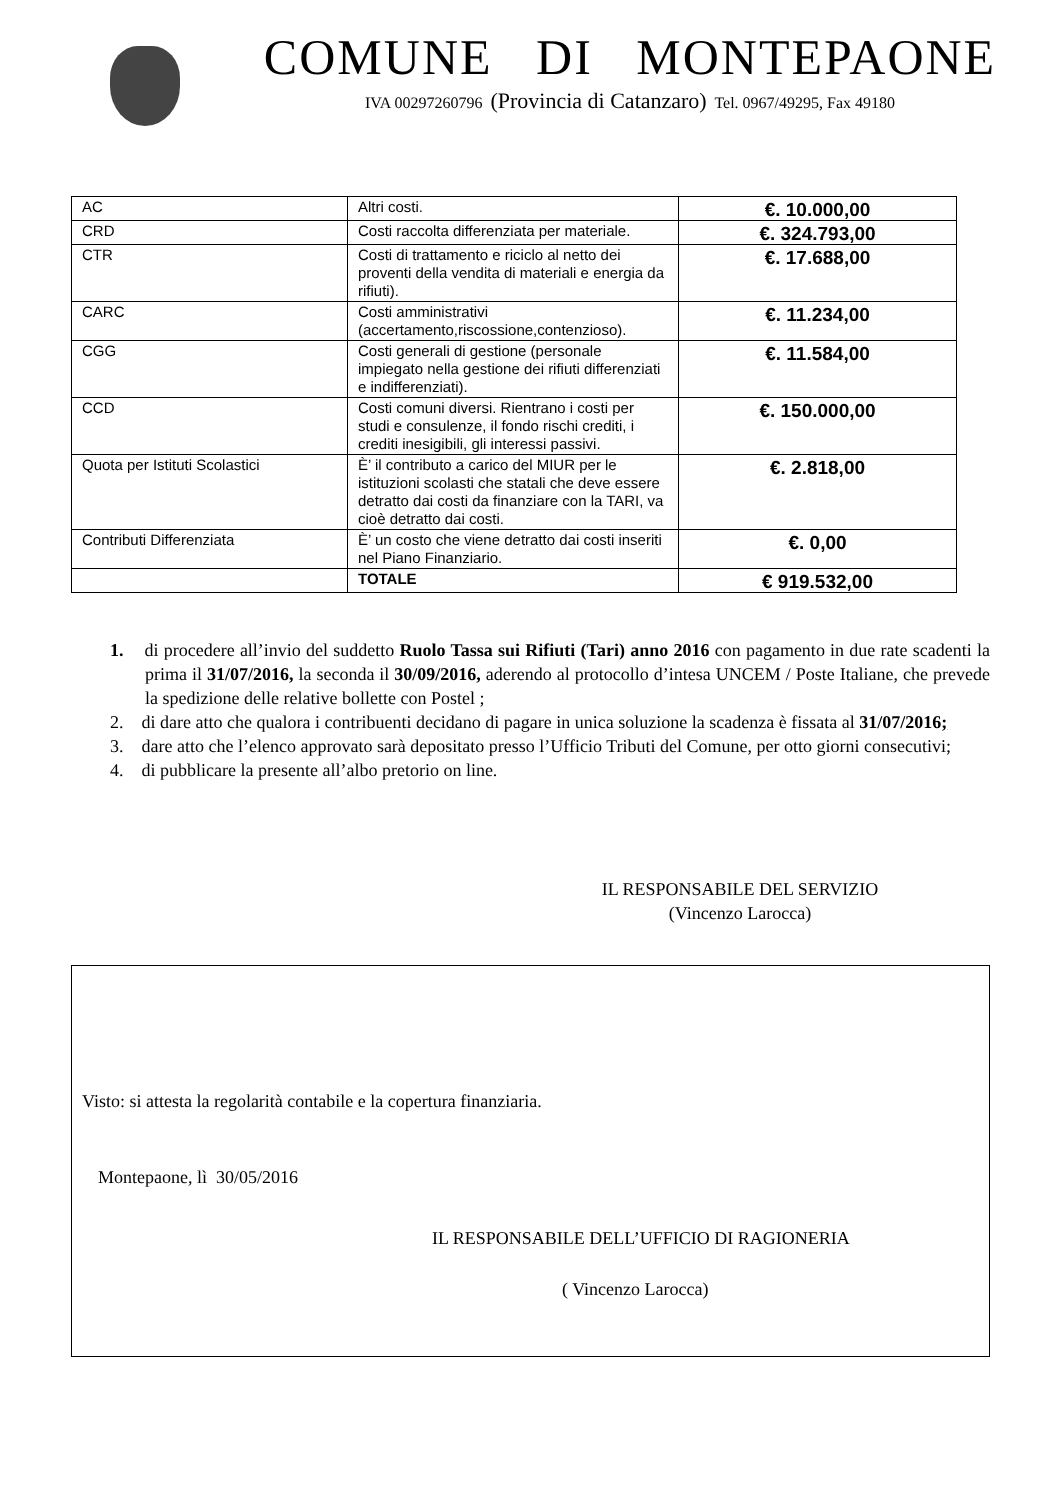COMUNE DI MONTEPAONE
IVA 00297260796 (Provincia di Catanzaro) Tel. 0967/49295, Fax 49180
| AC | Altri costi. | €. 10.000,00 |
| CRD | Costi raccolta differenziata per materiale. | €. 324.793,00 |
| CTR | Costi di trattamento e riciclo al netto dei proventi della vendita di materiali e energia da rifiuti). | €. 17.688,00 |
| CARC | Costi amministrativi (accertamento,riscossione,contenzioso). | €. 11.234,00 |
| CGG | Costi generali di gestione (personale impiegato nella gestione dei rifiuti differenziati e indifferenziati). | €. 11.584,00 |
| CCD | Costi comuni diversi. Rientrano i costi per studi e consulenze, il fondo rischi crediti, i crediti inesigibili, gli interessi passivi. | €. 150.000,00 |
| Quota per Istituti Scolastici | È’ il contributo a carico del MIUR per le istituzioni scolasti che statali che deve essere detratto dai costi da finanziare con la TARI, va cioè detratto dai costi. | €. 2.818,00 |
| Contributi Differenziata | È’ un costo che viene detratto dai costi inseriti nel Piano Finanziario. | €. 0,00 |
| | TOTALE | € 919.532,00 |
1. di procedere all’invio del suddetto Ruolo Tassa sui Rifiuti (Tari) anno 2016 con pagamento in due rate scadenti la prima il 31/07/2016, la seconda il 30/09/2016, aderendo al protocollo d’intesa UNCEM / Poste Italiane, che prevede la spedizione delle relative bollette con Postel ;
2. di dare atto che qualora i contribuenti decidano di pagare in unica soluzione la scadenza è fissata al 31/07/2016;
3. dare atto che l’elenco approvato sarà depositato presso l’Ufficio Tributi del Comune, per otto giorni consecutivi;
4. di pubblicare la presente all’albo pretorio on line.
IL RESPONSABILE DEL SERVIZIO
(Vincenzo Larocca)
Visto: si attesta la regolarità contabile e la copertura finanziaria.
Montepaone, lì 30/05/2016
IL RESPONSABILE DELL’UFFICIO DI RAGIONERIA
( Vincenzo Larocca)